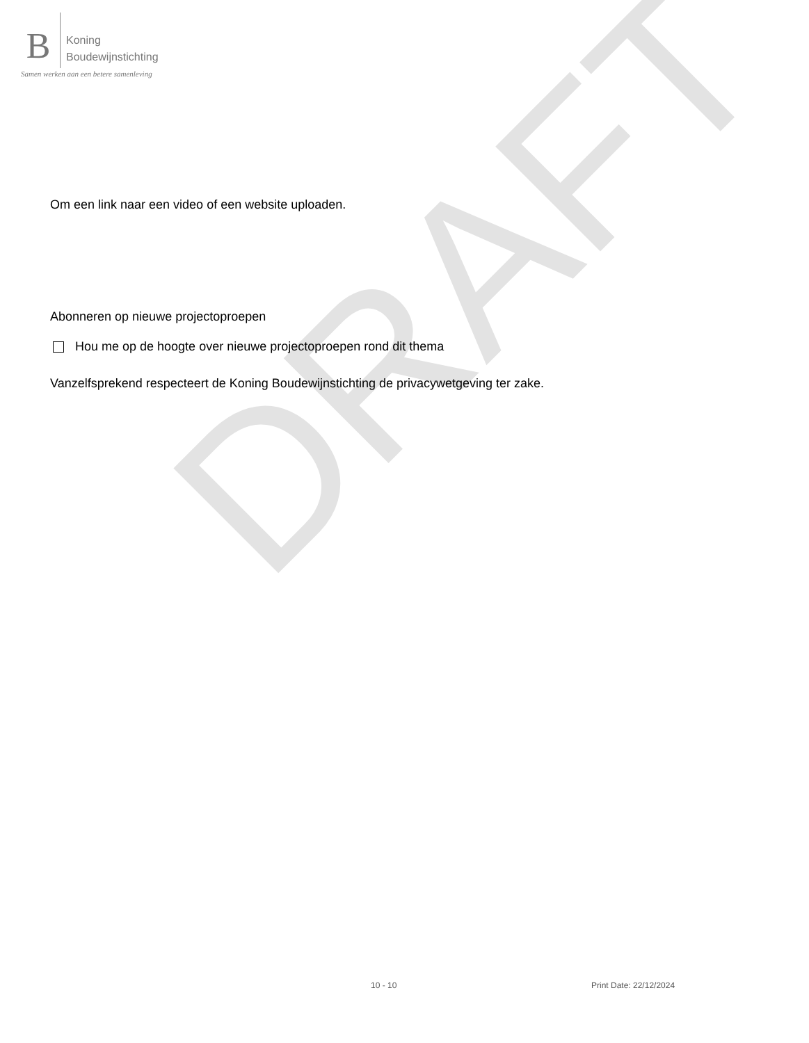DRAFT
B
Koning
Boudewijnstichting
Samen werken aan een betere samenleving
Om een link naar een video of een website uploaden.
Abonneren op nieuwe projectoproepen
Hou me op de hoogte over nieuwe projectoproepen rond dit thema
Vanzelfsprekend respecteert de Koning Boudewijnstichting de privacywetgeving ter zake.
10 - 10 Print Date: 22/12/2024